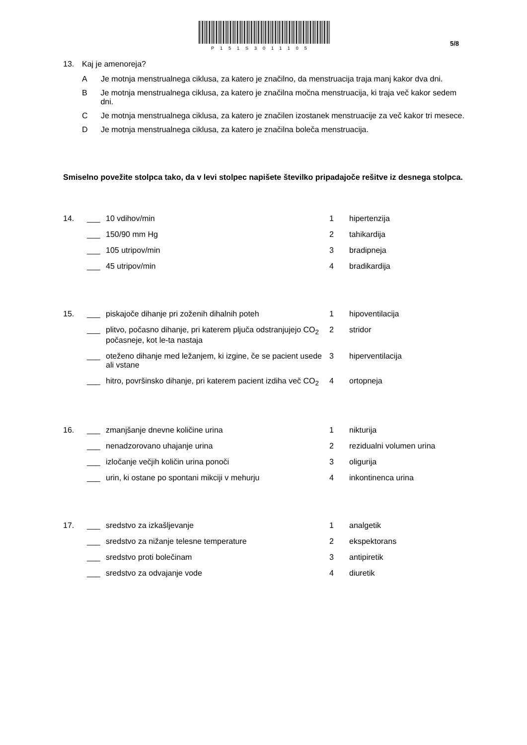P151S3011105
5/8
13. Kaj je amenoreja?
A Je motnja menstrualnega ciklusa, za katero je značilno, da menstruacija traja manj kakor dva dni.
B Je motnja menstrualnega ciklusa, za katero je značilna močna menstruacija, ki traja več kakor sedem dni.
C Je motnja menstrualnega ciklusa, za katero je značilen izostanek menstruacije za več kakor tri mesece.
D Je motnja menstrualnega ciklusa, za katero je značilna boleča menstruacija.
Smiselno povežite stolpca tako, da v levi stolpec napišete številko pripadajoče rešitve iz desnega stolpca.
| 14. | ___ | 10 vdihov/min | 1 | hipertenzija |
| | ___ | 150/90 mm Hg | 2 | tahikardija |
| | ___ | 105 utripov/min | 3 | bradipneja |
| | ___ | 45 utripov/min | 4 | bradikardija |
| 15. | ___ | piskajoče dihanje pri zoženih dihalnih poteh | 1 | hipoventilacija |
| | ___ | plitvo, počasno dihanje, pri katerem pljuča odstranjujejo CO<sub>2</sub> počasneje, kot le-ta nastaja | 2 | stridor |
| | ___ | oteženo dihanje med ležanjem, ki izgine, če se pacient usede ali vstane | 3 | hiperventilacija |
| | ___ | hitro, površinsko dihanje, pri katerem pacient izdiha več CO<sub>2</sub> | 4 | ortopneja |
| 16. | ___ | zmanjšanje dnevne količine urina | 1 | nikturija |
| | ___ | nenadzorovano uhajanje urina | 2 | rezidualni volumen urina |
| | ___ | izločanje večjih količin urina ponoči | 3 | oligurija |
| | ___ | urin, ki ostane po spontani mikciji v mehurju | 4 | inkontinenca urina |
| 17. | ___ | sredstvo za izkašljevanje | 1 | analgetik |
| | ___ | sredstvo za nižanje telesne temperature | 2 | ekspektorans |
| | ___ | sredstvo proti bolečinam | 3 | antipiretik |
| | ___ | sredstvo za odvajanje vode | 4 | diuretik |